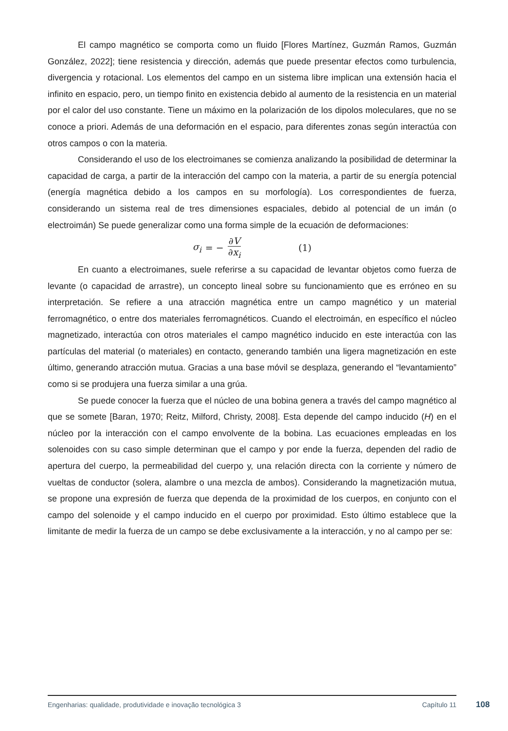El campo magnético se comporta como un fluido [Flores Martínez, Guzmán Ramos, Guzmán González, 2022]; tiene resistencia y dirección, además que puede presentar efectos como turbulencia, divergencia y rotacional. Los elementos del campo en un sistema libre implican una extensión hacia el infinito en espacio, pero, un tiempo finito en existencia debido al aumento de la resistencia en un material por el calor del uso constante. Tiene un máximo en la polarización de los dipolos moleculares, que no se conoce a priori. Además de una deformación en el espacio, para diferentes zonas según interactúa con otros campos o con la materia.
Considerando el uso de los electroimanes se comienza analizando la posibilidad de determinar la capacidad de carga, a partir de la interacción del campo con la materia, a partir de su energía potencial (energía magnética debido a los campos en su morfología). Los correspondientes de fuerza, considerando un sistema real de tres dimensiones espaciales, debido al potencial de un imán (o electroimán) Se puede generalizar como una forma simple de la ecuación de deformaciones:
σ<sub>i</sub> = − ∂V ∂x<sub>i</sub> (1)
En cuanto a electroimanes, suele referirse a su capacidad de levantar objetos como fuerza de levante (o capacidad de arrastre), un concepto lineal sobre su funcionamiento que es erróneo en su interpretación. Se refiere a una atracción magnética entre un campo magnético y un material ferromagnético, o entre dos materiales ferromagnéticos. Cuando el electroimán, en específico el núcleo magnetizado, interactúa con otros materiales el campo magnético inducido en este interactúa con las partículas del material (o materiales) en contacto, generando también una ligera magnetización en este último, generando atracción mutua. Gracias a una base móvil se desplaza, generando el “levantamiento” como si se produjera una fuerza similar a una grúa.
Se puede conocer la fuerza que el núcleo de una bobina genera a través del campo magnético al que se somete [Baran, 1970; Reitz, Milford, Christy, 2008]. Esta depende del campo inducido (H) en el núcleo por la interacción con el campo envolvente de la bobina. Las ecuaciones empleadas en los solenoides con su caso simple determinan que el campo y por ende la fuerza, dependen del radio de apertura del cuerpo, la permeabilidad del cuerpo y, una relación directa con la corriente y número de vueltas de conductor (solera, alambre o una mezcla de ambos). Considerando la magnetización mutua, se propone una expresión de fuerza que dependa de la proximidad de los cuerpos, en conjunto con el campo del solenoide y el campo inducido en el cuerpo por proximidad. Esto último establece que la limitante de medir la fuerza de un campo se debe exclusivamente a la interacción, y no al campo per se:
Engenharias: qualidade, produtividade e inovação tecnológica 3 Capítulo 11
108